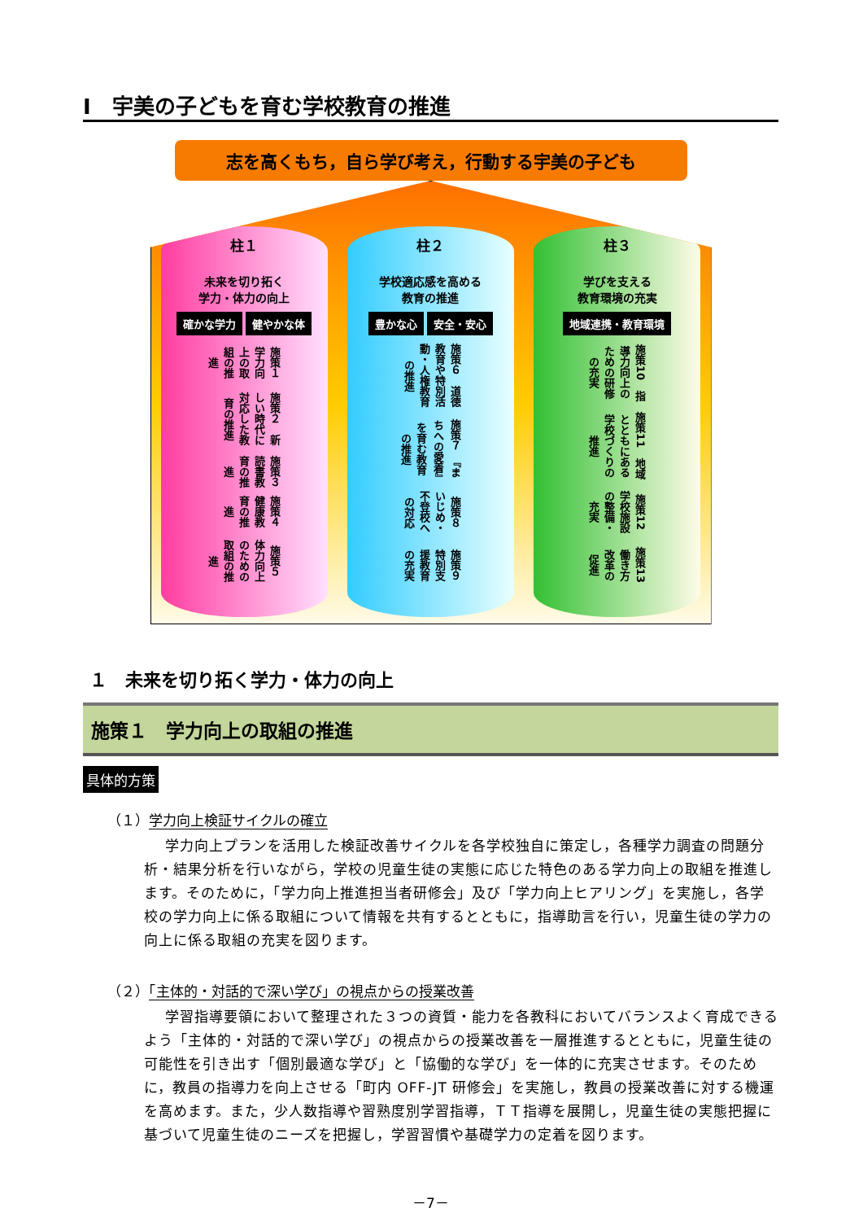Ⅰ　宇美の子どもを育む学校教育の推進
志を高くもち，自ら学び考え，行動する宇美の子ども
柱１
未来を切り拓く
学力・体力の向上
確かな学力 健やかな体
施策１　学力向上の取組の推進
施策２　新しい時代に対応した教育の推進
施策３　読書教育の推進
施策４　健康教育の推進
施策５　体力向上のための取組の推進
柱２
学校適応感を高める
教育の推進
豊かな心 安全・安心
施策６　道徳教育や特別活動・人権教育の推進
施策７　『まちへの愛着』を育む教育の推進
施策８　いじめ・不登校への対応
施策９　特別支援教育の充実
柱３
学びを支える
教育環境の充実
地域連携・教育環境
施策10　指導力向上のための研修の充実
施策11　地域とともにある学校づくりの推進
施策12　学校施設の整備・充実
施策13　働き方改革の促進
１　未来を切り拓く学力・体力の向上
施策１　学力向上の取組の推進
具体的方策
（１）学力向上検証サイクルの確立
学力向上プランを活用した検証改善サイクルを各学校独自に策定し，各種学力調査の問題分析・結果分析を行いながら，学校の児童生徒の実態に応じた特色のある学力向上の取組を推進します。そのために，「学力向上推進担当者研修会」及び「学力向上ヒアリング」を実施し，各学校の学力向上に係る取組について情報を共有するとともに，指導助言を行い，児童生徒の学力の向上に係る取組の充実を図ります。
（２）「主体的・対話的で深い学び」の視点からの授業改善
学習指導要領において整理された３つの資質・能力を各教科においてバランスよく育成できるよう「主体的・対話的で深い学び」の視点からの授業改善を一層推進するとともに，児童生徒の可能性を引き出す「個別最適な学び」と「協働的な学び」を一体的に充実させます。そのために，教員の指導力を向上させる「町内 OFF-JT 研修会」を実施し，教員の授業改善に対する機運を高めます。また，少人数指導や習熟度別学習指導，ＴＴ指導を展開し，児童生徒の実態把握に基づいて児童生徒のニーズを把握し，学習習慣や基礎学力の定着を図ります。
－7－